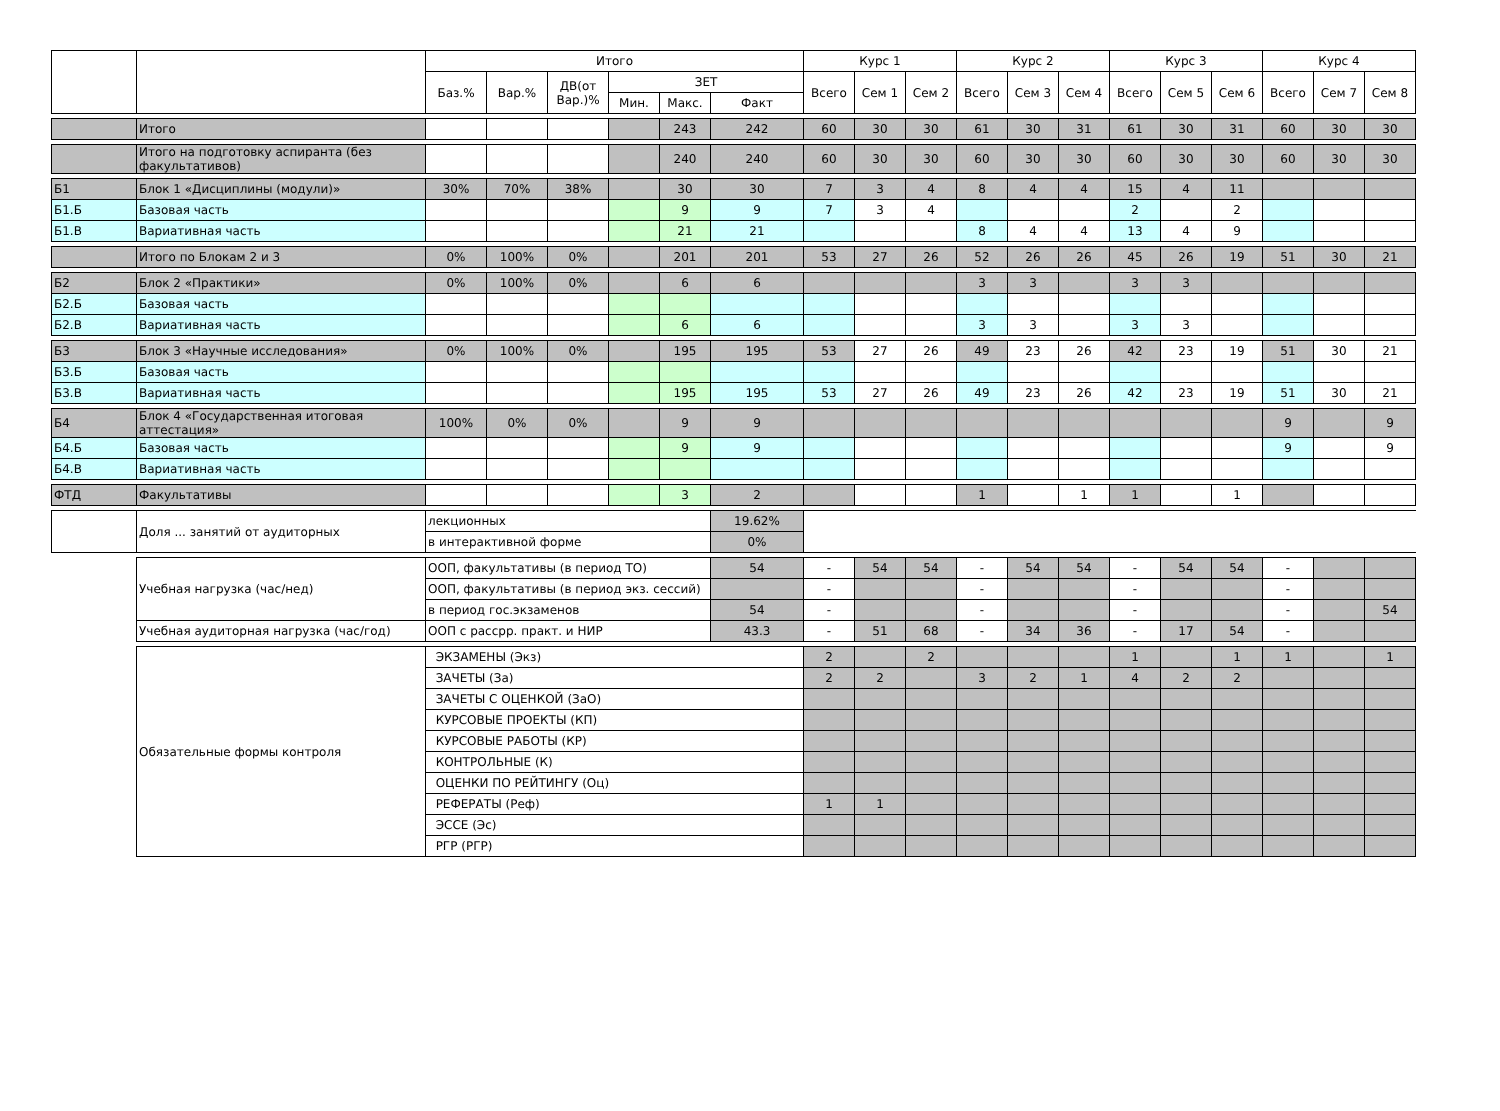| | | Итого | | | | | | Курс 1 | | | Курс 2 | | | Курс 3 | | | Курс 4 | | |
| --- | --- | --- | --- | --- | --- | --- | --- | --- | --- | --- | --- | --- | --- | --- | --- | --- | --- | --- | --- |
| | | Баз.% | Вар.% | ДВ(от Вар.)% | ЗЕТ | | | Всего | Сем 1 | Сем 2 | Всего | Сем 3 | Сем 4 | Всего | Сем 5 | Сем 6 | Всего | Сем 7 | Сем 8 |
| | | | | | Мин. | Макс. | Факт | | | | | | | | | | | | |
| | Итого | | | | | 243 | 242 | 60 | 30 | 30 | 61 | 30 | 31 | 61 | 30 | 31 | 60 | 30 | 30 |
| | Итого на подготовку аспиранта (без факультативов) | | | | | 240 | 240 | 60 | 30 | 30 | 60 | 30 | 30 | 60 | 30 | 30 | 60 | 30 | 30 |
| Б1 | Блок 1 «Дисциплины (модули)» | 30% | 70% | 38% | | 30 | 30 | 7 | 3 | 4 | 8 | 4 | 4 | 15 | 4 | 11 | | | |
| Б1.Б | Базовая часть | | | | | 9 | 9 | 7 | 3 | 4 | | | | 2 | | 2 | | | |
| Б1.В | Вариативная часть | | | | | 21 | 21 | | | | 8 | 4 | 4 | 13 | 4 | 9 | | | |
| | Итого по Блокам 2 и 3 | 0% | 100% | 0% | | 201 | 201 | 53 | 27 | 26 | 52 | 26 | 26 | 45 | 26 | 19 | 51 | 30 | 21 |
| Б2 | Блок 2 «Практики» | 0% | 100% | 0% | | 6 | 6 | | | | 3 | 3 | | 3 | 3 | | | | |
| Б2.Б | Базовая часть | | | | | | | | | | | | | | | | | | |
| Б2.В | Вариативная часть | | | | | 6 | 6 | | | | 3 | 3 | | 3 | 3 | | | | |
| Б3 | Блок 3 «Научные исследования» | 0% | 100% | 0% | | 195 | 195 | 53 | 27 | 26 | 49 | 23 | 26 | 42 | 23 | 19 | 51 | 30 | 21 |
| Б3.Б | Базовая часть | | | | | | | | | | | | | | | | | | |
| Б3.В | Вариативная часть | | | | | 195 | 195 | 53 | 27 | 26 | 49 | 23 | 26 | 42 | 23 | 19 | 51 | 30 | 21 |
| Б4 | Блок 4 «Государственная итоговая аттестация» | 100% | 0% | 0% | | 9 | 9 | | | | | | | | | | 9 | | 9 |
| Б4.Б | Базовая часть | | | | | 9 | 9 | | | | | | | | | | 9 | | 9 |
| Б4.В | Вариативная часть | | | | | | | | | | | | | | | | | | |
| ФТД | Факультативы | | | | | 3 | 2 | | | | 1 | | 1 | 1 | | 1 | | | |
| | Доля ... занятий от аудиторных | лекционных | | | | | 19.62% | | | | | | | | | | | | |
| | | в интерактивной форме | | | | | 0% | | | | | | | | | | | | |
| | Учебная нагрузка (час/нед) | ООП, факультативы (в период ТО) | | | | | 54 | - | 54 | 54 | - | 54 | 54 | - | 54 | 54 | - | | |
| | | ООП, факультативы (в период экз. сессий) | | | | | | - | | | - | | | - | | | - | | |
| | | в период гос.экзаменов | | | | | 54 | - | | | - | | | - | | | - | | 54 |
| | Учебная аудиторная нагрузка (час/год) | ООП с рассрр. практ. и НИР | | | | | 43.3 | - | 51 | 68 | - | 34 | 36 | - | 17 | 54 | - | | |
| | Обязательные формы контроля | ЭКЗАМЕНЫ (Экз) | | | | | | 2 | | 2 | | | | 1 | | 1 | 1 | | 1 |
| | | ЗАЧЕТЫ (За) | | | | | | 2 | 2 | | 3 | 2 | 1 | 4 | 2 | 2 | | | |
| | | ЗАЧЕТЫ С ОЦЕНКОЙ (ЗаО) | | | | | | | | | | | | | | | | | |
| | | КУРСОВЫЕ ПРОЕКТЫ (КП) | | | | | | | | | | | | | | | | | |
| | | КУРСОВЫЕ РАБОТЫ (КР) | | | | | | | | | | | | | | | | | |
| | | КОНТРОЛЬНЫЕ (К) | | | | | | | | | | | | | | | | | |
| | | ОЦЕНКИ ПО РЕЙТИНГУ (Оц) | | | | | | | | | | | | | | | | | |
| | | РЕФЕРАТЫ (Реф) | | | | | | 1 | 1 | | | | | | | | | | |
| | | ЭССЕ (Эс) | | | | | | | | | | | | | | | | | |
| | | РГР (РГР) | | | | | | | | | | | | | | | | | |